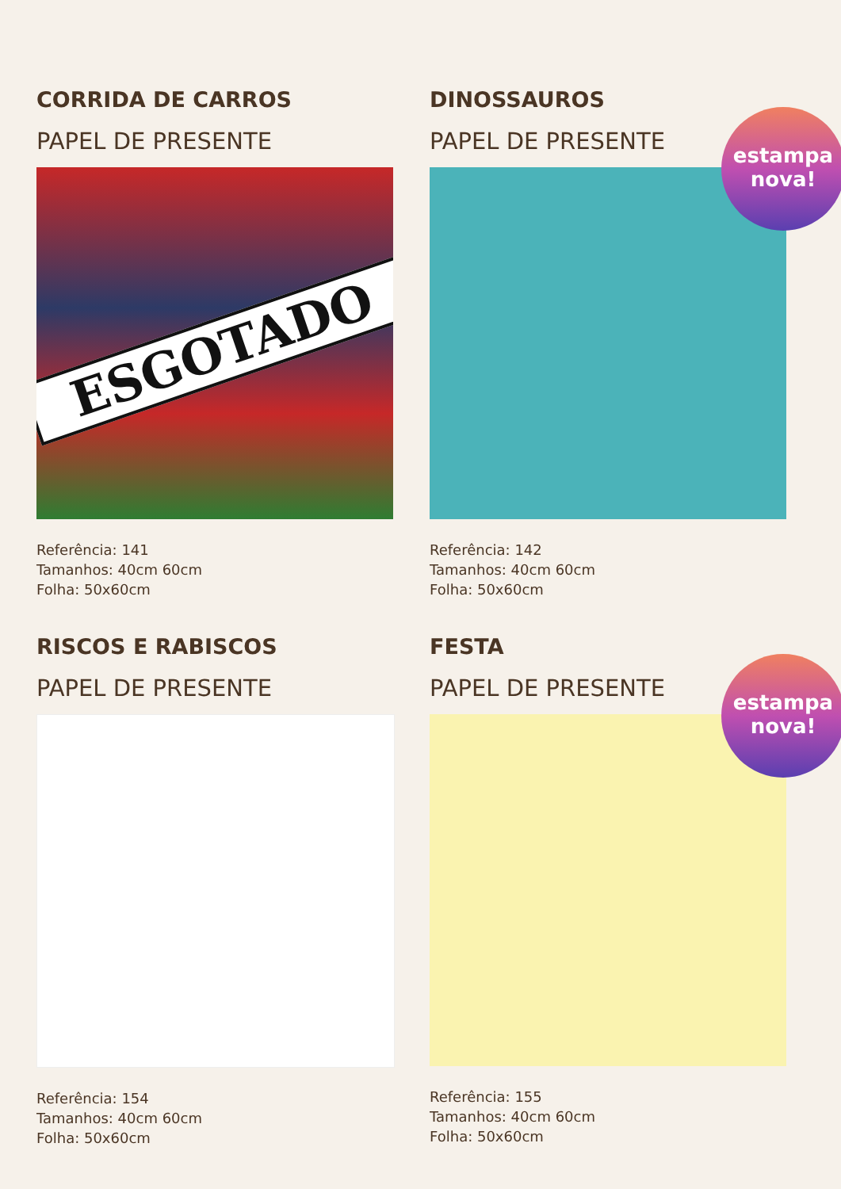CORRIDA DE CARROS
PAPEL DE PRESENTE
ESGOTADO
Referência: 141
Tamanhos: 40cm 60cm
Folha: 50x60cm
DINOSSAUROS
PAPEL DE PRESENTE
estampa
nova!
Referência: 142
Tamanhos: 40cm 60cm
Folha: 50x60cm
RISCOS E RABISCOS
PAPEL DE PRESENTE
Referência: 154
Tamanhos: 40cm 60cm
Folha: 50x60cm
FESTA
PAPEL DE PRESENTE
estampa
nova!
Referência: 155
Tamanhos: 40cm 60cm
Folha: 50x60cm